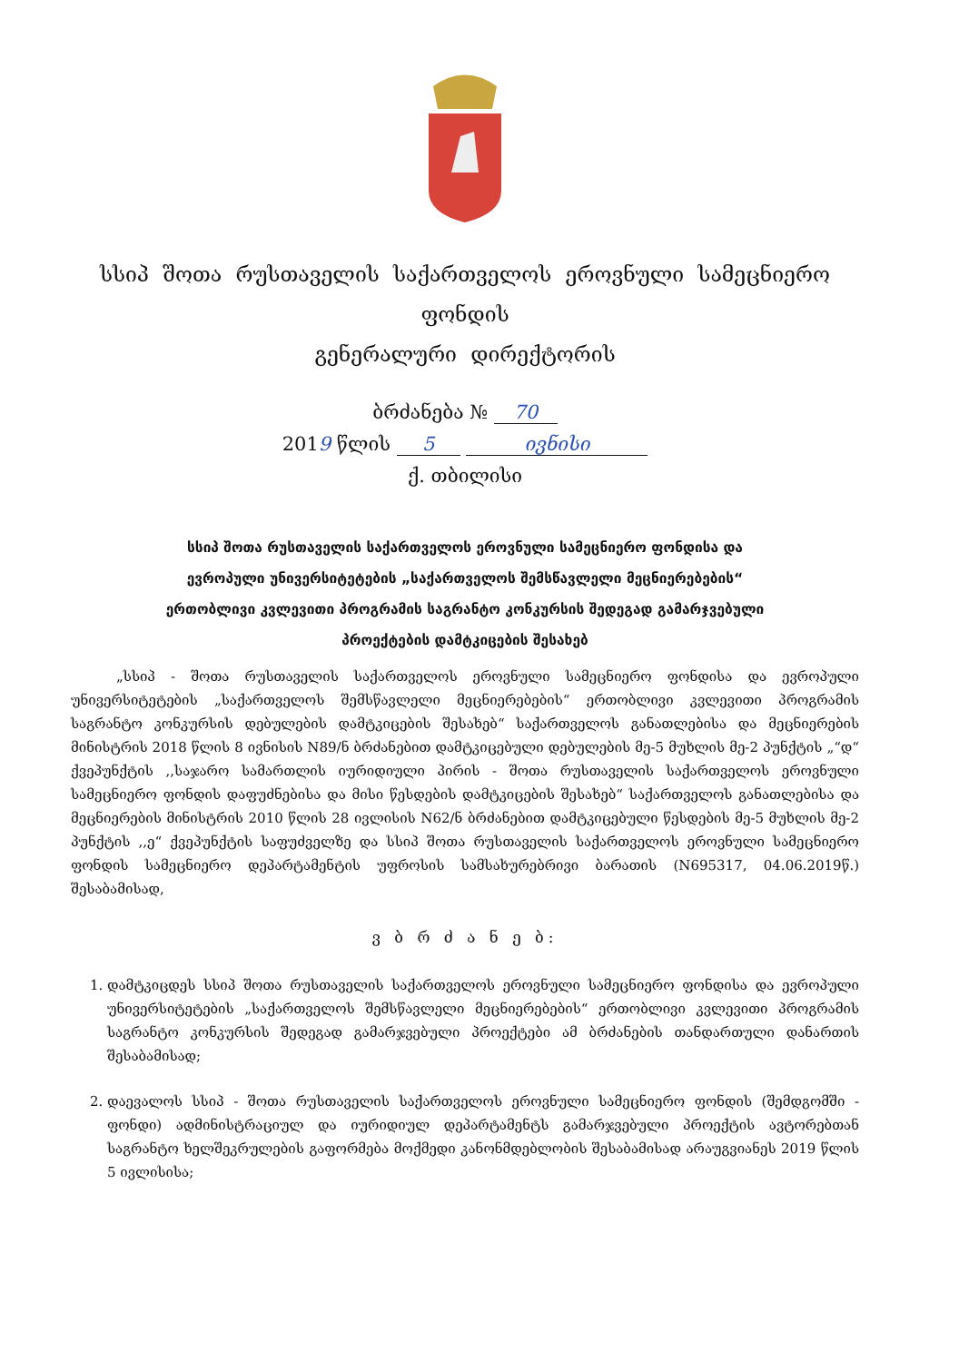სსიპ შოთა რუსთაველის საქართველოს ეროვნული სამეცნიერო ფონდის
გენერალური დირექტორის
ბრძანება № 70
2019 წლის 5 ივნისი
ქ. თბილისი
სსიპ შოთა რუსთაველის საქართველოს ეროვნული სამეცნიერო ფონდისა და
ევროპული უნივერსიტეტების „საქართველოს შემსწავლელი მეცნიერებების“
ერთობლივი კვლევითი პროგრამის საგრანტო კონკურსის შედეგად გამარჯვებული
პროექტების დამტკიცების შესახებ
„სსიპ - შოთა რუსთაველის საქართველოს ეროვნული სამეცნიერო ფონდისა და ევროპული უნივერსიტეტების „საქართველოს შემსწავლელი მეცნიერებების“ ერთობლივი კვლევითი პროგრამის საგრანტო კონკურსის დებულების დამტკიცების შესახებ“ საქართველოს განათლებისა და მეცნიერების მინისტრის 2018 წლის 8 ივნისის N89/ნ ბრძანებით დამტკიცებული დებულების მე-5 მუხლის მე-2 პუნქტის „“დ“ ქვეპუნქტის ,,საჯარო სამართლის იურიდიული პირის - შოთა რუსთაველის საქართველოს ეროვნული სამეცნიერო ფონდის დაფუძნებისა და მისი წესდების დამტკიცების შესახებ“ საქართველოს განათლებისა და მეცნიერების მინისტრის 2010 წლის 28 ივლისის N62/ნ ბრძანებით დამტკიცებული წესდების მე-5 მუხლის მე-2 პუნქტის ,,ე“ ქვეპუნქტის საფუძველზე და სსიპ შოთა რუსთაველის საქართველოს ეროვნული სამეცნიერო ფონდის სამეცნიერო დეპარტამენტის უფროსის სამსახურებრივი ბარათის (N695317, 04.06.2019წ.) შესაბამისად,
ვ ბ რ ძ ა ნ ე ბ:
1. დამტკიცდეს სსიპ შოთა რუსთაველის საქართველოს ეროვნული სამეცნიერო ფონდისა და ევროპული უნივერსიტეტების „საქართველოს შემსწავლელი მეცნიერებების“ ერთობლივი კვლევითი პროგრამის საგრანტო კონკურსის შედეგად გამარჯვებული პროექტები ამ ბრძანების თანდართული დანართის შესაბამისად;
2. დაევალოს სსიპ - შოთა რუსთაველის საქართველოს ეროვნული სამეცნიერო ფონდის (შემდგომში - ფონდი) ადმინისტრაციულ და იურიდიულ დეპარტამენტს გამარჯვებული პროექტის ავტორებთან საგრანტო ხელშეკრულების გაფორმება მოქმედი კანონმდებლობის შესაბამისად არაუგვიანეს 2019 წლის 5 ივლისისა;